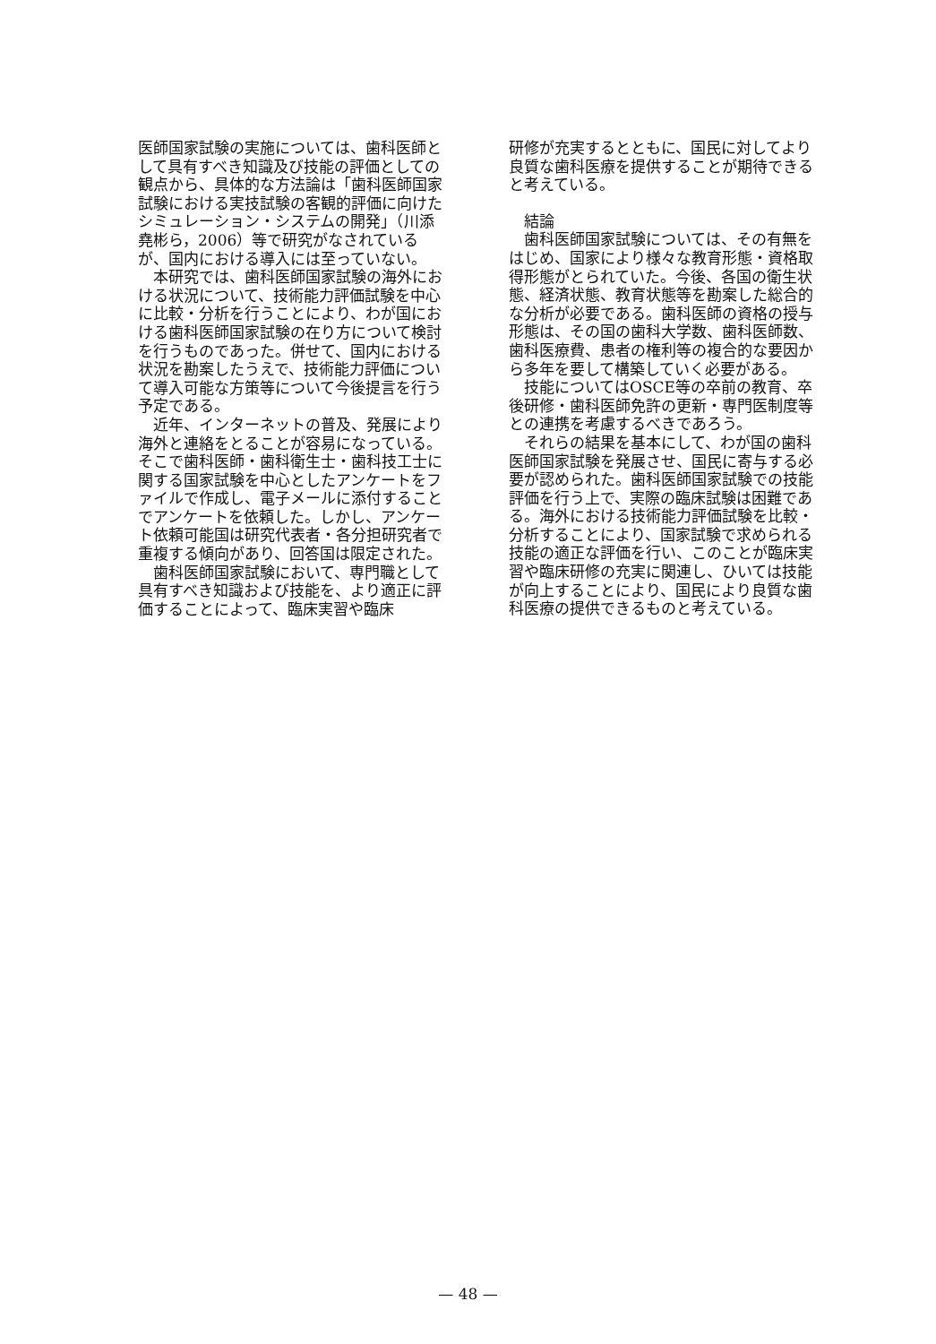医師国家試験の実施については、歯科医師として具有すべき知識及び技能の評価としての観点から、具体的な方法論は「歯科医師国家試験における実技試験の客観的評価に向けたシミュレーション・システムの開発」（川添堯彬ら，2006）等で研究がなされているが、国内における導入には至っていない。
本研究では、歯科医師国家試験の海外における状況について、技術能力評価試験を中心に比較・分析を行うことにより、わが国における歯科医師国家試験の在り方について検討を行うものであった。併せて、国内における状況を勘案したうえで、技術能力評価について導入可能な方策等について今後提言を行う予定である。
近年、インターネットの普及、発展により海外と連絡をとることが容易になっている。そこで歯科医師・歯科衛生士・歯科技工士に関する国家試験を中心としたアンケートをファイルで作成し、電子メールに添付することでアンケートを依頼した。しかし、アンケート依頼可能国は研究代表者・各分担研究者で重複する傾向があり、回答国は限定された。
歯科医師国家試験において、専門職として具有すべき知識および技能を、より適正に評価することによって、臨床実習や臨床
研修が充実するとともに、国民に対してより良質な歯科医療を提供することが期待できると考えている。
結論
歯科医師国家試験については、その有無をはじめ、国家により様々な教育形態・資格取得形態がとられていた。今後、各国の衛生状態、経済状態、教育状態等を勘案した総合的な分析が必要である。歯科医師の資格の授与形態は、その国の歯科大学数、歯科医師数、歯科医療費、患者の権利等の複合的な要因から多年を要して構築していく必要がある。
技能についてはOSCE等の卒前の教育、卒後研修・歯科医師免許の更新・専門医制度等との連携を考慮するべきであろう。
それらの結果を基本にして、わが国の歯科医師国家試験を発展させ、国民に寄与する必要が認められた。歯科医師国家試験での技能評価を行う上で、実際の臨床試験は困難である。海外における技術能力評価試験を比較・分析することにより、国家試験で求められる技能の適正な評価を行い、このことが臨床実習や臨床研修の充実に関連し、ひいては技能が向上することにより、国民により良質な歯科医療の提供できるものと考えている。
— 48 —